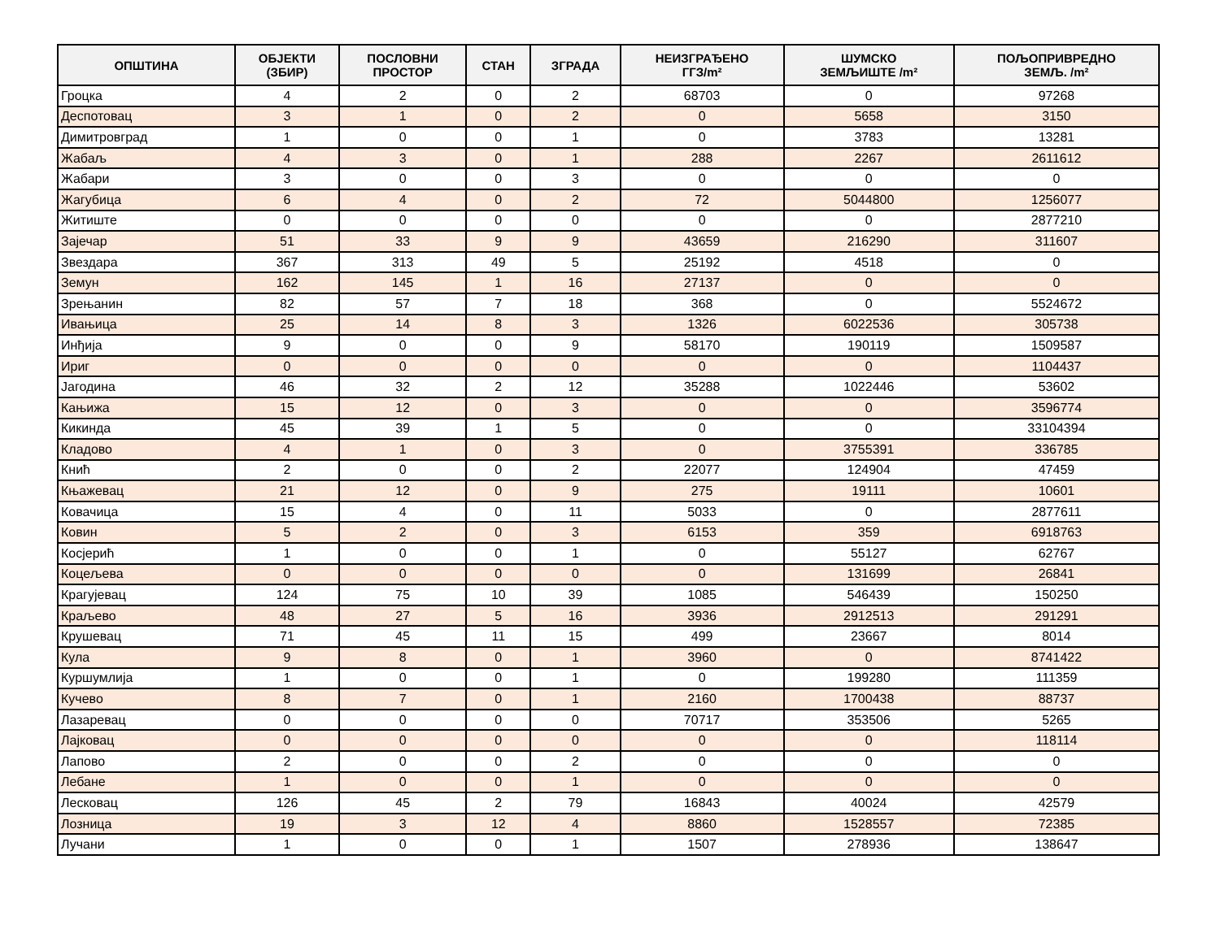| ОПШТИНА | ОБЈЕКТИ (ЗБИР) | ПОСЛОВНИ ПРОСТОР | СТАН | ЗГРАДА | НЕИЗГРАЂЕНО ГГЗ/m² | ШУМСКО ЗЕМЉИШТЕ /m² | ПОЉОПРИВРЕДНО ЗЕМЉ. /m² |
| --- | --- | --- | --- | --- | --- | --- | --- |
| Гроцка | 4 | 2 | 0 | 2 | 68703 | 0 | 97268 |
| Деспотовац | 3 | 1 | 0 | 2 | 0 | 5658 | 3150 |
| Димитровград | 1 | 0 | 0 | 1 | 0 | 3783 | 13281 |
| Жабаљ | 4 | 3 | 0 | 1 | 288 | 2267 | 2611612 |
| Жабари | 3 | 0 | 0 | 3 | 0 | 0 | 0 |
| Жагубица | 6 | 4 | 0 | 2 | 72 | 5044800 | 1256077 |
| Житиште | 0 | 0 | 0 | 0 | 0 | 0 | 2877210 |
| Зајечар | 51 | 33 | 9 | 9 | 43659 | 216290 | 311607 |
| Звездара | 367 | 313 | 49 | 5 | 25192 | 4518 | 0 |
| Земун | 162 | 145 | 1 | 16 | 27137 | 0 | 0 |
| Зрењанин | 82 | 57 | 7 | 18 | 368 | 0 | 5524672 |
| Ивањица | 25 | 14 | 8 | 3 | 1326 | 6022536 | 305738 |
| Инђија | 9 | 0 | 0 | 9 | 58170 | 190119 | 1509587 |
| Ириг | 0 | 0 | 0 | 0 | 0 | 0 | 1104437 |
| Јагодина | 46 | 32 | 2 | 12 | 35288 | 1022446 | 53602 |
| Кањижа | 15 | 12 | 0 | 3 | 0 | 0 | 3596774 |
| Кикинда | 45 | 39 | 1 | 5 | 0 | 0 | 33104394 |
| Кладово | 4 | 1 | 0 | 3 | 0 | 3755391 | 336785 |
| Кнић | 2 | 0 | 0 | 2 | 22077 | 124904 | 47459 |
| Књажевац | 21 | 12 | 0 | 9 | 275 | 19111 | 10601 |
| Ковачица | 15 | 4 | 0 | 11 | 5033 | 0 | 2877611 |
| Ковин | 5 | 2 | 0 | 3 | 6153 | 359 | 6918763 |
| Косјерић | 1 | 0 | 0 | 1 | 0 | 55127 | 62767 |
| Коцељева | 0 | 0 | 0 | 0 | 0 | 131699 | 26841 |
| Крагујевац | 124 | 75 | 10 | 39 | 1085 | 546439 | 150250 |
| Краљево | 48 | 27 | 5 | 16 | 3936 | 2912513 | 291291 |
| Крушевац | 71 | 45 | 11 | 15 | 499 | 23667 | 8014 |
| Кула | 9 | 8 | 0 | 1 | 3960 | 0 | 8741422 |
| Куршумлија | 1 | 0 | 0 | 1 | 0 | 199280 | 111359 |
| Кучево | 8 | 7 | 0 | 1 | 2160 | 1700438 | 88737 |
| Лазаревац | 0 | 0 | 0 | 0 | 70717 | 353506 | 5265 |
| Лајковац | 0 | 0 | 0 | 0 | 0 | 0 | 118114 |
| Лапово | 2 | 0 | 0 | 2 | 0 | 0 | 0 |
| Лебане | 1 | 0 | 0 | 1 | 0 | 0 | 0 |
| Лесковац | 126 | 45 | 2 | 79 | 16843 | 40024 | 42579 |
| Лозница | 19 | 3 | 12 | 4 | 8860 | 1528557 | 72385 |
| Лучани | 1 | 0 | 0 | 1 | 1507 | 278936 | 138647 |